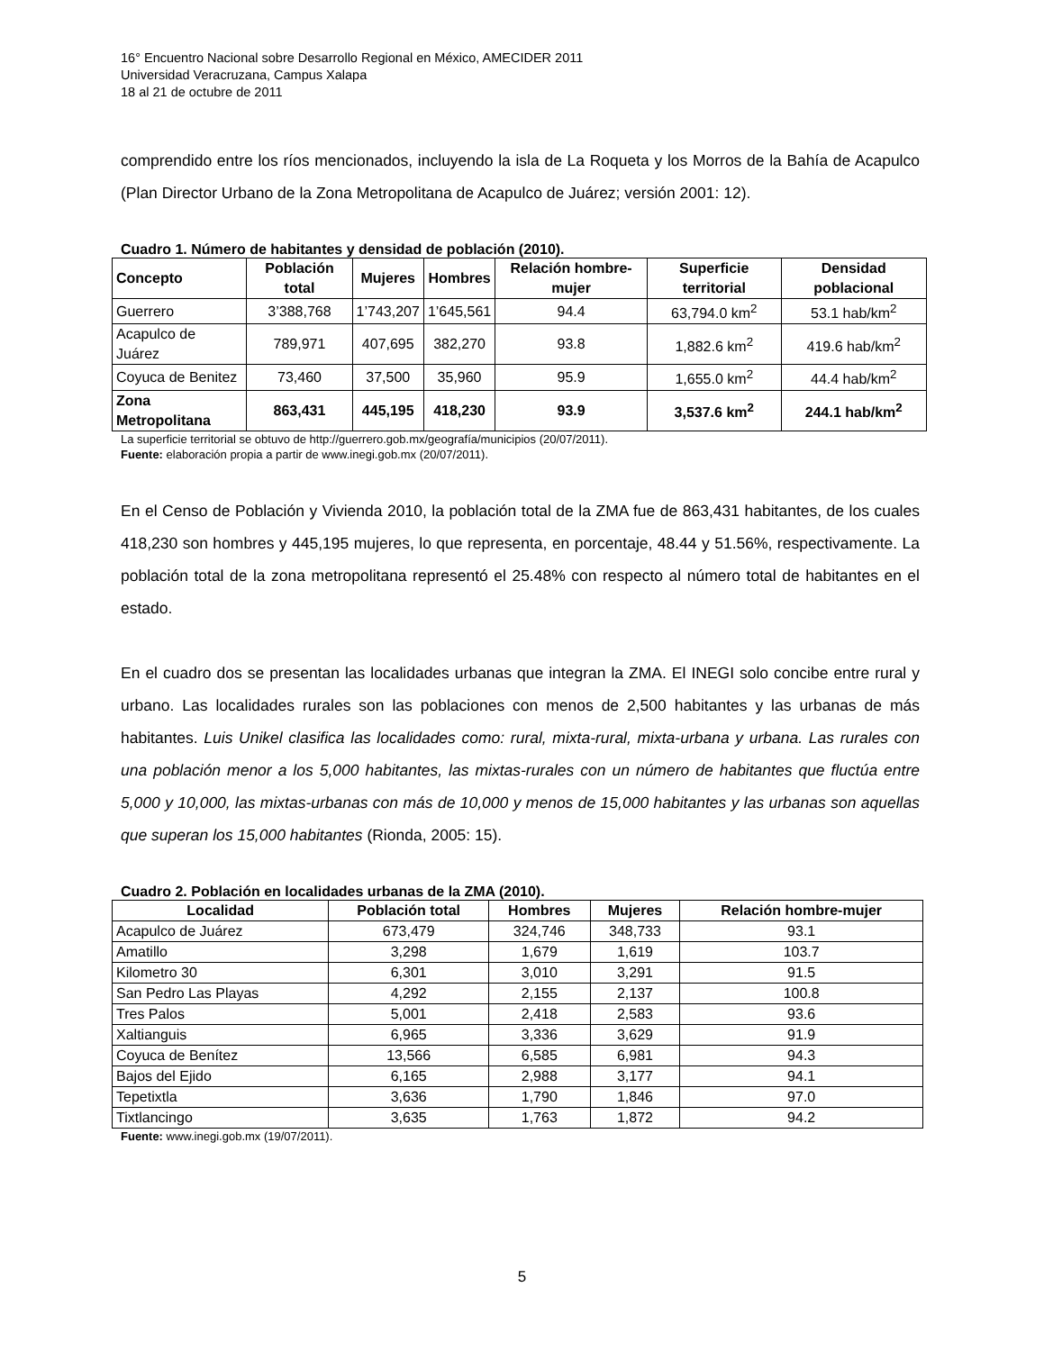16° Encuentro Nacional sobre Desarrollo Regional en México, AMECIDER 2011
Universidad Veracruzana, Campus Xalapa
18 al 21 de octubre de 2011
comprendido entre los ríos mencionados, incluyendo la isla de La Roqueta y los Morros de la Bahía de Acapulco (Plan Director Urbano de la Zona Metropolitana de Acapulco de Juárez; versión 2001: 12).
Cuadro 1. Número de habitantes y densidad de población (2010).
| Concepto | Población total | Mujeres | Hombres | Relación hombre-mujer | Superficie territorial | Densidad poblacional |
| --- | --- | --- | --- | --- | --- | --- |
| Guerrero | 3’388,768 | 1’743,207 | 1’645,561 | 94.4 | 63,794.0 km<sup>2</sup> | 53.1 hab/km<sup>2</sup> |
| Acapulco de Juárez | 789,971 | 407,695 | 382,270 | 93.8 | 1,882.6 km<sup>2</sup> | 419.6 hab/km<sup>2</sup> |
| Coyuca de Benitez | 73,460 | 37,500 | 35,960 | 95.9 | 1,655.0 km<sup>2</sup> | 44.4 hab/km<sup>2</sup> |
| Zona Metropolitana | 863,431 | 445,195 | 418,230 | 93.9 | 3,537.6 km<sup>2</sup> | 244.1 hab/km<sup>2</sup> |
La superficie territorial se obtuvo de http://guerrero.gob.mx/geografía/municipios (20/07/2011).
Fuente: elaboración propia a partir de www.inegi.gob.mx (20/07/2011).
En el Censo de Población y Vivienda 2010, la población total de la ZMA fue de 863,431 habitantes, de los cuales 418,230 son hombres y 445,195 mujeres, lo que representa, en porcentaje, 48.44 y 51.56%, respectivamente. La población total de la zona metropolitana representó el 25.48% con respecto al número total de habitantes en el estado.
En el cuadro dos se presentan las localidades urbanas que integran la ZMA. El INEGI solo concibe entre rural y urbano. Las localidades rurales son las poblaciones con menos de 2,500 habitantes y las urbanas de más habitantes. Luis Unikel clasifica las localidades como: rural, mixta-rural, mixta-urbana y urbana. Las rurales con una población menor a los 5,000 habitantes, las mixtas-rurales con un número de habitantes que fluctúa entre 5,000 y 10,000, las mixtas-urbanas con más de 10,000 y menos de 15,000 habitantes y las urbanas son aquellas que superan los 15,000 habitantes (Rionda, 2005: 15).
Cuadro 2. Población en localidades urbanas de la ZMA (2010).
| Localidad | Población total | Hombres | Mujeres | Relación hombre-mujer |
| --- | --- | --- | --- | --- |
| Acapulco de Juárez | 673,479 | 324,746 | 348,733 | 93.1 |
| Amatillo | 3,298 | 1,679 | 1,619 | 103.7 |
| Kilometro 30 | 6,301 | 3,010 | 3,291 | 91.5 |
| San Pedro Las Playas | 4,292 | 2,155 | 2,137 | 100.8 |
| Tres Palos | 5,001 | 2,418 | 2,583 | 93.6 |
| Xaltianguis | 6,965 | 3,336 | 3,629 | 91.9 |
| Coyuca de Benítez | 13,566 | 6,585 | 6,981 | 94.3 |
| Bajos del Ejido | 6,165 | 2,988 | 3,177 | 94.1 |
| Tepetixtla | 3,636 | 1,790 | 1,846 | 97.0 |
| Tixtlancingo | 3,635 | 1,763 | 1,872 | 94.2 |
Fuente: www.inegi.gob.mx (19/07/2011).
5